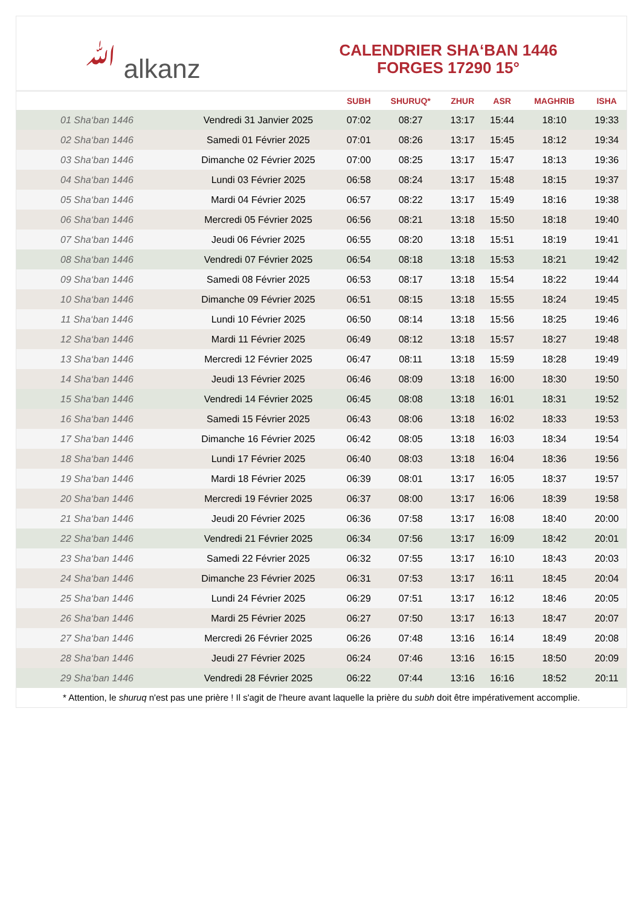ﷲ alkanz
CALENDRIER SHA‘BAN 1446
FORGES 17290 15°
| | | SUBH | SHURUQ* | ZHUR | ASR | MAGHRIB | ISHA |
| --- | --- | --- | --- | --- | --- | --- | --- |
| 01 Sha‘ban 1446 | Vendredi 31 Janvier 2025 | 07:02 | 08:27 | 13:17 | 15:44 | 18:10 | 19:33 |
| 02 Sha‘ban 1446 | Samedi 01 Février 2025 | 07:01 | 08:26 | 13:17 | 15:45 | 18:12 | 19:34 |
| 03 Sha‘ban 1446 | Dimanche 02 Février 2025 | 07:00 | 08:25 | 13:17 | 15:47 | 18:13 | 19:36 |
| 04 Sha‘ban 1446 | Lundi 03 Février 2025 | 06:58 | 08:24 | 13:17 | 15:48 | 18:15 | 19:37 |
| 05 Sha‘ban 1446 | Mardi 04 Février 2025 | 06:57 | 08:22 | 13:17 | 15:49 | 18:16 | 19:38 |
| 06 Sha‘ban 1446 | Mercredi 05 Février 2025 | 06:56 | 08:21 | 13:18 | 15:50 | 18:18 | 19:40 |
| 07 Sha‘ban 1446 | Jeudi 06 Février 2025 | 06:55 | 08:20 | 13:18 | 15:51 | 18:19 | 19:41 |
| 08 Sha‘ban 1446 | Vendredi 07 Février 2025 | 06:54 | 08:18 | 13:18 | 15:53 | 18:21 | 19:42 |
| 09 Sha‘ban 1446 | Samedi 08 Février 2025 | 06:53 | 08:17 | 13:18 | 15:54 | 18:22 | 19:44 |
| 10 Sha‘ban 1446 | Dimanche 09 Février 2025 | 06:51 | 08:15 | 13:18 | 15:55 | 18:24 | 19:45 |
| 11 Sha‘ban 1446 | Lundi 10 Février 2025 | 06:50 | 08:14 | 13:18 | 15:56 | 18:25 | 19:46 |
| 12 Sha‘ban 1446 | Mardi 11 Février 2025 | 06:49 | 08:12 | 13:18 | 15:57 | 18:27 | 19:48 |
| 13 Sha‘ban 1446 | Mercredi 12 Février 2025 | 06:47 | 08:11 | 13:18 | 15:59 | 18:28 | 19:49 |
| 14 Sha‘ban 1446 | Jeudi 13 Février 2025 | 06:46 | 08:09 | 13:18 | 16:00 | 18:30 | 19:50 |
| 15 Sha‘ban 1446 | Vendredi 14 Février 2025 | 06:45 | 08:08 | 13:18 | 16:01 | 18:31 | 19:52 |
| 16 Sha‘ban 1446 | Samedi 15 Février 2025 | 06:43 | 08:06 | 13:18 | 16:02 | 18:33 | 19:53 |
| 17 Sha‘ban 1446 | Dimanche 16 Février 2025 | 06:42 | 08:05 | 13:18 | 16:03 | 18:34 | 19:54 |
| 18 Sha‘ban 1446 | Lundi 17 Février 2025 | 06:40 | 08:03 | 13:18 | 16:04 | 18:36 | 19:56 |
| 19 Sha‘ban 1446 | Mardi 18 Février 2025 | 06:39 | 08:01 | 13:17 | 16:05 | 18:37 | 19:57 |
| 20 Sha‘ban 1446 | Mercredi 19 Février 2025 | 06:37 | 08:00 | 13:17 | 16:06 | 18:39 | 19:58 |
| 21 Sha‘ban 1446 | Jeudi 20 Février 2025 | 06:36 | 07:58 | 13:17 | 16:08 | 18:40 | 20:00 |
| 22 Sha‘ban 1446 | Vendredi 21 Février 2025 | 06:34 | 07:56 | 13:17 | 16:09 | 18:42 | 20:01 |
| 23 Sha‘ban 1446 | Samedi 22 Février 2025 | 06:32 | 07:55 | 13:17 | 16:10 | 18:43 | 20:03 |
| 24 Sha‘ban 1446 | Dimanche 23 Février 2025 | 06:31 | 07:53 | 13:17 | 16:11 | 18:45 | 20:04 |
| 25 Sha‘ban 1446 | Lundi 24 Février 2025 | 06:29 | 07:51 | 13:17 | 16:12 | 18:46 | 20:05 |
| 26 Sha‘ban 1446 | Mardi 25 Février 2025 | 06:27 | 07:50 | 13:17 | 16:13 | 18:47 | 20:07 |
| 27 Sha‘ban 1446 | Mercredi 26 Février 2025 | 06:26 | 07:48 | 13:16 | 16:14 | 18:49 | 20:08 |
| 28 Sha‘ban 1446 | Jeudi 27 Février 2025 | 06:24 | 07:46 | 13:16 | 16:15 | 18:50 | 20:09 |
| 29 Sha‘ban 1446 | Vendredi 28 Février 2025 | 06:22 | 07:44 | 13:16 | 16:16 | 18:52 | 20:11 |
* Attention, le shuruq n'est pas une prière ! Il s'agit de l'heure avant laquelle la prière du subh doit être impérativement accomplie.